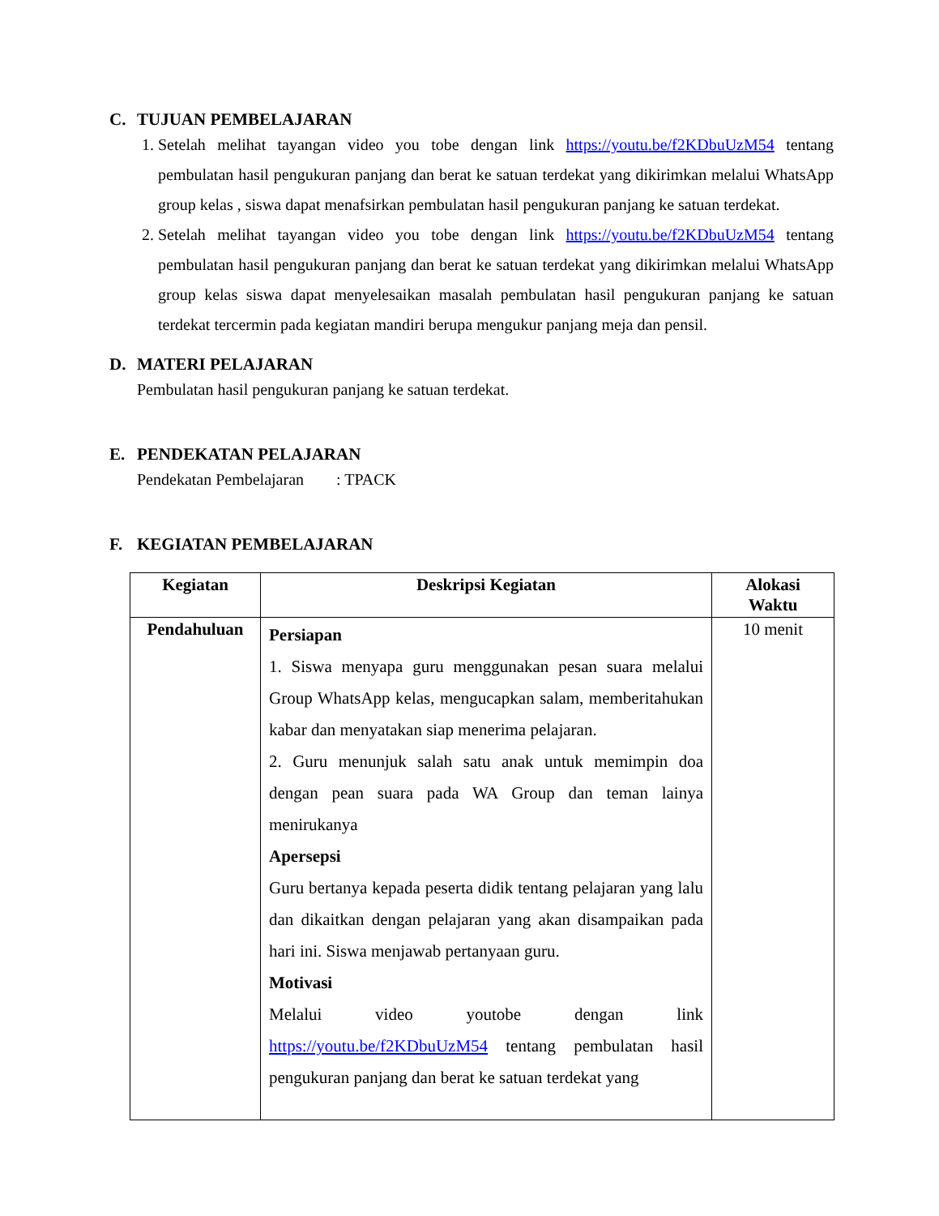C. TUJUAN PEMBELAJARAN
1. Setelah melihat tayangan video you tobe dengan link https://youtu.be/f2KDbuUzM54 tentang pembulatan hasil pengukuran panjang dan berat ke satuan terdekat yang dikirimkan melalui WhatsApp group kelas , siswa dapat menafsirkan pembulatan hasil pengukuran panjang ke satuan terdekat.
2. Setelah melihat tayangan video you tobe dengan link https://youtu.be/f2KDbuUzM54 tentang pembulatan hasil pengukuran panjang dan berat ke satuan terdekat yang dikirimkan melalui WhatsApp group kelas siswa dapat menyelesaikan masalah pembulatan hasil pengukuran panjang ke satuan terdekat tercermin pada kegiatan mandiri berupa mengukur panjang meja dan pensil.
D. MATERI PELAJARAN
Pembulatan hasil pengukuran panjang ke satuan terdekat.
E. PENDEKATAN PELAJARAN
Pendekatan Pembelajaran : TPACK
F. KEGIATAN PEMBELAJARAN
| Kegiatan | Deskripsi Kegiatan | Alokasi Waktu |
| --- | --- | --- |
| Pendahuluan | Persiapan 1. Siswa menyapa guru menggunakan pesan suara melalui Group WhatsApp kelas, mengucapkan salam, memberitahukan kabar dan menyatakan siap menerima pelajaran. 2. Guru menunjuk salah satu anak untuk memimpin doa dengan pean suara pada WA Group dan teman lainya menirukanya Apersepsi Guru bertanya kepada peserta didik tentang pelajaran yang lalu dan dikaitkan dengan pelajaran yang akan disampaikan pada hari ini. Siswa menjawab pertanyaan guru. Motivasi Melalui video youtobe dengan link https://youtu.be/f2KDbuUzM54 tentang pembulatan hasil pengukuran panjang dan berat ke satuan terdekat yang | 10 menit |